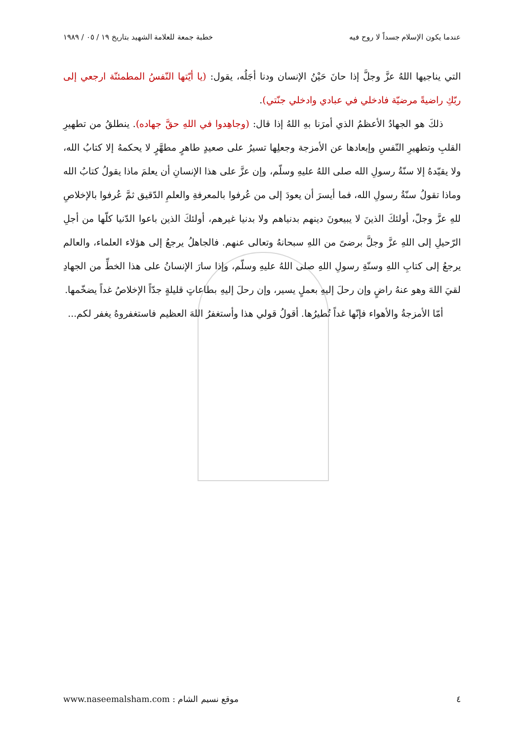عندما يكون الإسلام جسداً لا روح فيه خطبة جمعة للعلامة الشهيد بتاريخ ١٩ / ٠٥ / ١٩٨٩
التي يناجيها اللهُ عزَّ وجلَّ إذا حانَ حَيْنُ الإنسان ودنا أجَلُه، يقول: (يا أيّتها النّفسُ المطمئنّة ارجعي إلى ربّكِ راضيةً مرضيّة فادخلي في عبادي وادخلي جنّتي).
ذلكَ هو الجهادُ الأعظمُ الذي أمرَنا بهِ اللهُ إذا قال: (وجاهِدوا في اللهِ حقَّ جهاده). ينطلقُ من تطهيرِ القلبِ وتطهيرِ النّفسِ وإبعادها عن الأمزجة وجعلِها تسيرُ على صعيدٍ طاهرٍ مطهَّرٍ لا يحكمهُ إلا كتابُ الله، ولا يقيّدهُ إلا سنّةُ رسولِ الله صلى اللهُ عليهِ وسلّم، وإن عزَّ على هذا الإنسانِ أن يعلمَ ماذا يقولُ كتابُ الله وماذا تقولُ سنّةُ رسولِ الله، فما أيسرَ أن يعودَ إلى من عُرفوا بالمعرفةِ والعلمِ الدّقيق ثمَّ عُرفوا بالإخلاصِ للهِ عزَّ وجلّ، أولئكَ الذينَ لا يبيعونَ دينهم بدنياهم ولا بدنيا غيرهم، أولئكَ الذين باعوا الدّنيا كلّها من أجلِ الرّحيلِ إلى اللهِ عزَّ وجلَّ برضىً من اللهِ سبحانهُ وتعالى عنهم. فالجاهلُ يرجعُ إلى هؤلاء العلماء، والعالم يرجعُ إلى كتابِ اللهِ وسنّةِ رسولِ اللهِ صلى اللهُ عليهِ وسلّم، وإذا سارَ الإنسانُ على هذا الخطِّ من الجهادِ لقيَ اللهَ وهو عنهُ راضٍ وإن رحلَ إليهِ بعملٍ يسير، وإن رحلَ إليهِ بطاعاتٍ قليلةٍ جدّاً الإخلاصُ غداً يضخّمها.
أمّا الأمزجةُ والأهواء فإنّها غداً تُطيرُها. أقولُ قولي هذا وأستغفرُ اللهَ العظيم فاستغفروهُ يغفر لكم...
٤ موقع نسيم الشام : www.naseemalsham.com